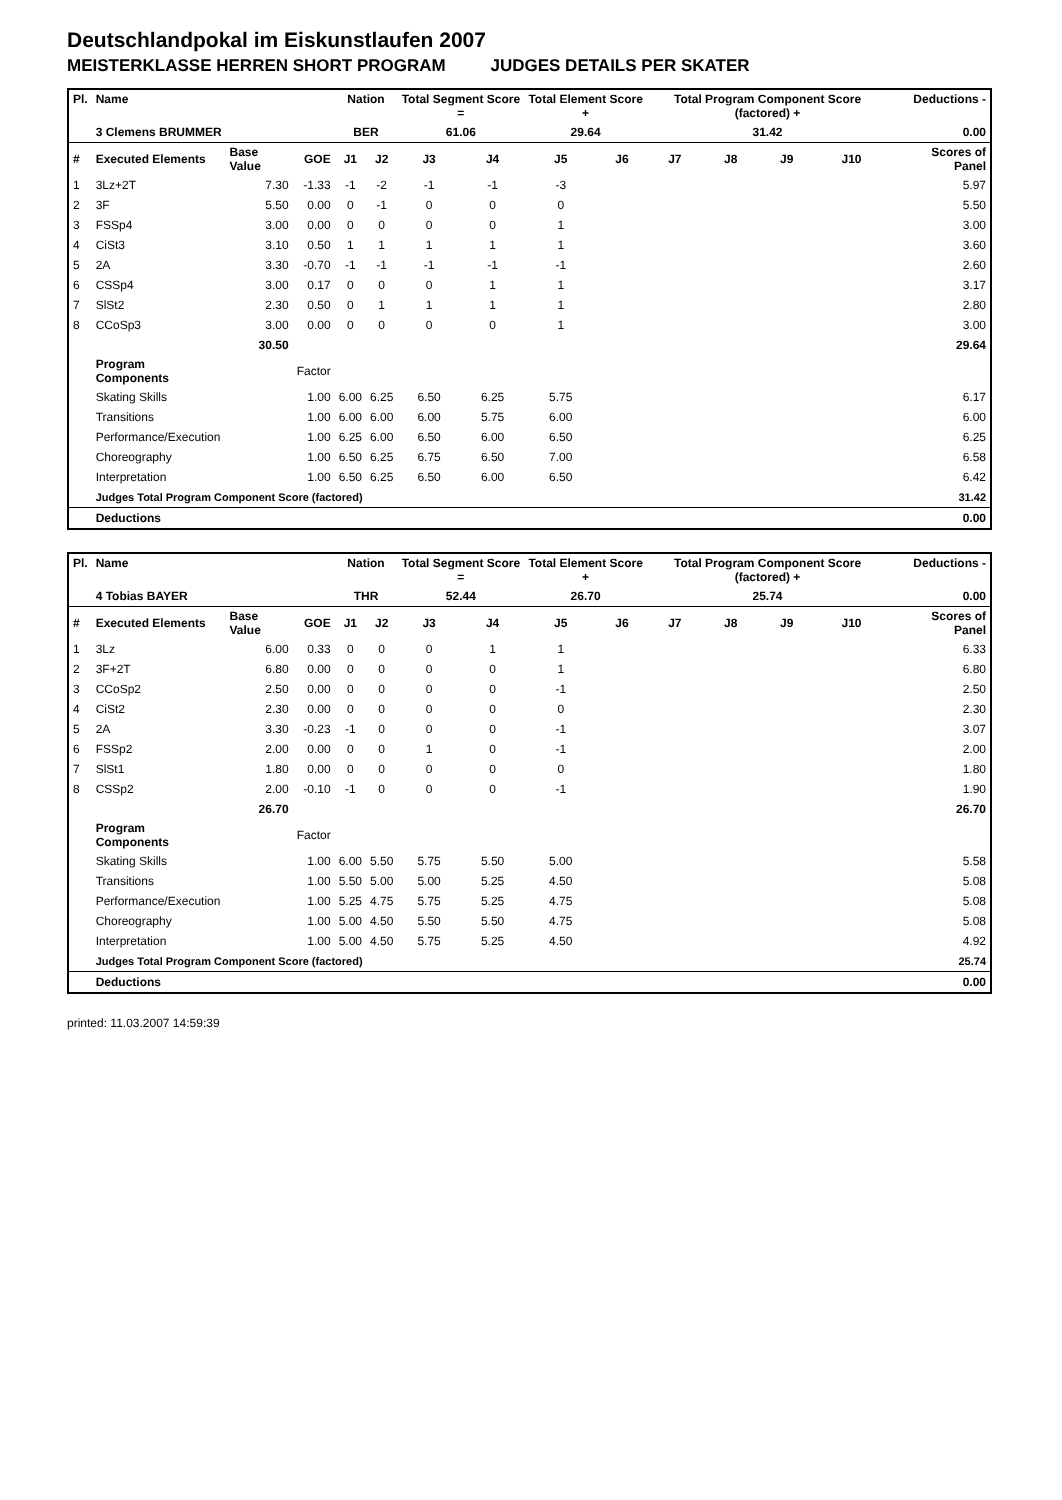Deutschlandpokal im Eiskunstlaufen 2007
MEISTERKLASSE HERREN SHORT PROGRAM JUDGES DETAILS PER SKATER
| Pl. | Name | | | Nation | | Total Segment Score = | | Total Element Score + | | Total Program Component Score (factored) + | | | | Deductions - | |
| --- | --- | --- | --- | --- | --- | --- | --- | --- | --- | --- | --- | --- | --- | --- | --- |
| | 3 Clemens BRUMMER | | | BER | | 61.06 | | 29.64 | | 31.42 | | | | 0.00 | |
| # | Executed Elements | Base Value | GOE | J1 | J2 | J3 | J4 | J5 | J6 | J7 | J8 | J9 | J10 | | Scores of Panel |
| 1 | 3Lz+2T | 7.30 | -1.33 | -1 | -2 | -1 | -1 | -3 | | | | | | | 5.97 |
| 2 | 3F | 5.50 | 0.00 | 0 | -1 | 0 | 0 | 0 | | | | | | | 5.50 |
| 3 | FSSp4 | 3.00 | 0.00 | 0 | 0 | 0 | 0 | 1 | | | | | | | 3.00 |
| 4 | CiSt3 | 3.10 | 0.50 | 1 | 1 | 1 | 1 | 1 | | | | | | | 3.60 |
| 5 | 2A | 3.30 | -0.70 | -1 | -1 | -1 | -1 | -1 | | | | | | | 2.60 |
| 6 | CSSp4 | 3.00 | 0.17 | 0 | 0 | 0 | 1 | 1 | | | | | | | 3.17 |
| 7 | SlSt2 | 2.30 | 0.50 | 0 | 1 | 1 | 1 | 1 | | | | | | | 2.80 |
| 8 | CCoSp3 | 3.00 | 0.00 | 0 | 0 | 0 | 0 | 1 | | | | | | | 3.00 |
| | | 30.50 | | | | | | | | | | | | | 29.64 |
| | Program Components | | Factor | | | | | | | | | | | | |
| | Skating Skills | | 1.00 | 6.00 | 6.25 | 6.50 | 6.25 | 5.75 | | | | | | | 6.17 |
| | Transitions | | 1.00 | 6.00 | 6.00 | 6.00 | 5.75 | 6.00 | | | | | | | 6.00 |
| | Performance/Execution | | 1.00 | 6.25 | 6.00 | 6.50 | 6.00 | 6.50 | | | | | | | 6.25 |
| | Choreography | | 1.00 | 6.50 | 6.25 | 6.75 | 6.50 | 7.00 | | | | | | | 6.58 |
| | Interpretation | | 1.00 | 6.50 | 6.25 | 6.50 | 6.00 | 6.50 | | | | | | | 6.42 |
| | Judges Total Program Component Score (factored) | | | | | | | | | | | | | | 31.42 |
| | Deductions | | | | | | | | | | | | | | 0.00 |
| Pl. | Name | | | Nation | | Total Segment Score = | | Total Element Score + | | Total Program Component Score (factored) + | | | | Deductions - | |
| --- | --- | --- | --- | --- | --- | --- | --- | --- | --- | --- | --- | --- | --- | --- | --- |
| | 4 Tobias BAYER | | | THR | | 52.44 | | 26.70 | | 25.74 | | | | 0.00 | |
| # | Executed Elements | Base Value | GOE | J1 | J2 | J3 | J4 | J5 | J6 | J7 | J8 | J9 | J10 | | Scores of Panel |
| 1 | 3Lz | 6.00 | 0.33 | 0 | 0 | 0 | 1 | 1 | | | | | | | 6.33 |
| 2 | 3F+2T | 6.80 | 0.00 | 0 | 0 | 0 | 0 | 1 | | | | | | | 6.80 |
| 3 | CCoSp2 | 2.50 | 0.00 | 0 | 0 | 0 | 0 | -1 | | | | | | | 2.50 |
| 4 | CiSt2 | 2.30 | 0.00 | 0 | 0 | 0 | 0 | 0 | | | | | | | 2.30 |
| 5 | 2A | 3.30 | -0.23 | -1 | 0 | 0 | 0 | -1 | | | | | | | 3.07 |
| 6 | FSSp2 | 2.00 | 0.00 | 0 | 0 | 1 | 0 | -1 | | | | | | | 2.00 |
| 7 | SlSt1 | 1.80 | 0.00 | 0 | 0 | 0 | 0 | 0 | | | | | | | 1.80 |
| 8 | CSSp2 | 2.00 | -0.10 | -1 | 0 | 0 | 0 | -1 | | | | | | | 1.90 |
| | | 26.70 | | | | | | | | | | | | | 26.70 |
| | Program Components | | Factor | | | | | | | | | | | | |
| | Skating Skills | | 1.00 | 6.00 | 5.50 | 5.75 | 5.50 | 5.00 | | | | | | | 5.58 |
| | Transitions | | 1.00 | 5.50 | 5.00 | 5.00 | 5.25 | 4.50 | | | | | | | 5.08 |
| | Performance/Execution | | 1.00 | 5.25 | 4.75 | 5.75 | 5.25 | 4.75 | | | | | | | 5.08 |
| | Choreography | | 1.00 | 5.00 | 4.50 | 5.50 | 5.50 | 4.75 | | | | | | | 5.08 |
| | Interpretation | | 1.00 | 5.00 | 4.50 | 5.75 | 5.25 | 4.50 | | | | | | | 4.92 |
| | Judges Total Program Component Score (factored) | | | | | | | | | | | | | | 25.74 |
| | Deductions | | | | | | | | | | | | | | 0.00 |
printed: 11.03.2007 14:59:39